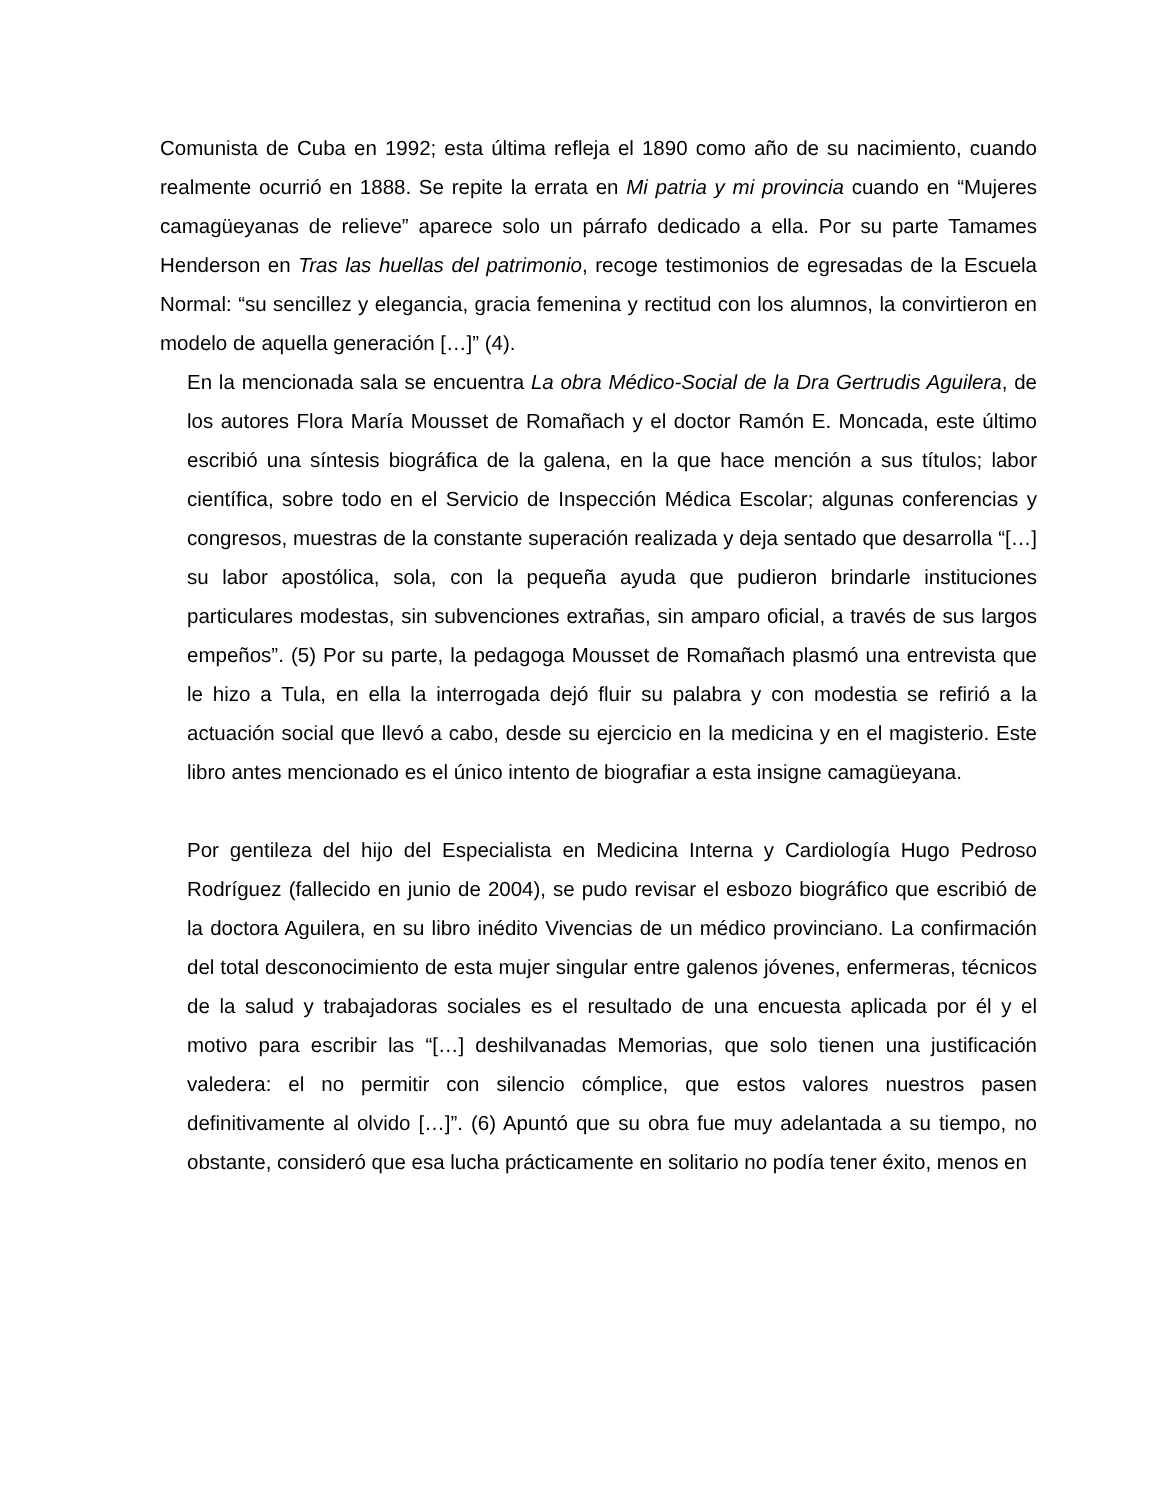Comunista de Cuba en 1992; esta última refleja el 1890 como año de su nacimiento, cuando realmente ocurrió en 1888. Se repite la errata en Mi patria y mi provincia cuando en “Mujeres camagüeyanas de relieve” aparece solo un párrafo dedicado a ella. Por su parte Tamames Henderson en Tras las huellas del patrimonio, recoge testimonios de egresadas de la Escuela Normal: “su sencillez y elegancia, gracia femenina y rectitud con los alumnos, la convirtieron en modelo de aquella generación […]” (4).
En la mencionada sala se encuentra La obra Médico-Social de la Dra Gertrudis Aguilera, de los autores Flora María Mousset de Romañach y el doctor Ramón E. Moncada, este último escribió una síntesis biográfica de la galena, en la que hace mención a sus títulos; labor científica, sobre todo en el Servicio de Inspección Médica Escolar; algunas conferencias y congresos, muestras de la constante superación realizada y deja sentado que desarrolla “[…] su labor apostólica, sola, con la pequeña ayuda que pudieron brindarle instituciones particulares modestas, sin subvenciones extrañas, sin amparo oficial, a través de sus largos empeños”. (5) Por su parte, la pedagoga Mousset de Romañach plasmó una entrevista que le hizo a Tula, en ella la interrogada dejó fluir su palabra y con modestia se refirió a la actuación social que llevó a cabo, desde su ejercicio en la medicina y en el magisterio. Este libro antes mencionado es el único intento de biografiar a esta insigne camagüeyana.
Por gentileza del hijo del Especialista en Medicina Interna y Cardiología Hugo Pedroso Rodríguez (fallecido en junio de 2004), se pudo revisar el esbozo biográfico que escribió de la doctora Aguilera, en su libro inédito Vivencias de un médico provinciano. La confirmación del total desconocimiento de esta mujer singular entre galenos jóvenes, enfermeras, técnicos de la salud y trabajadoras sociales es el resultado de una encuesta aplicada por él y el motivo para escribir las “[…] deshilvanadas Memorias, que solo tienen una justificación valedera: el no permitir con silencio cómplice, que estos valores nuestros pasen definitivamente al olvido […]”. (6) Apuntó que su obra fue muy adelantada a su tiempo, no obstante, consideró que esa lucha prácticamente en solitario no podía tener éxito, menos en